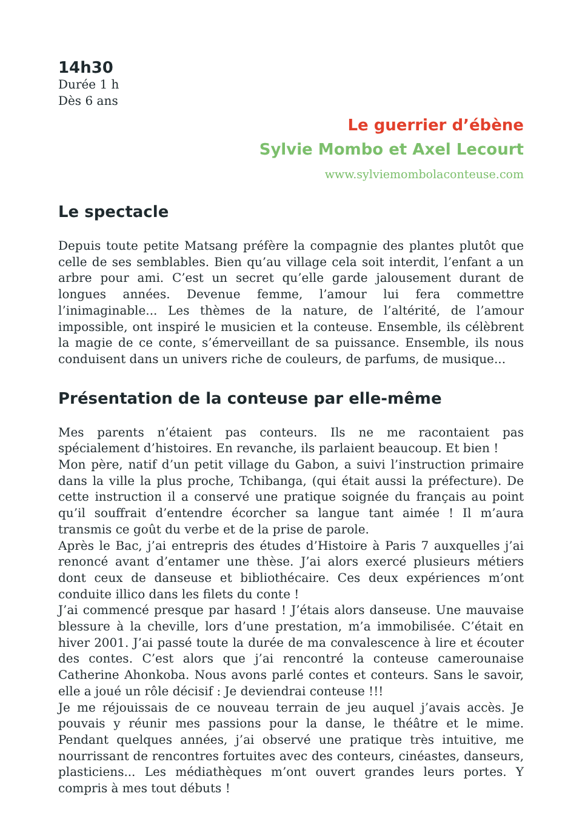14h30
Durée 1 h
Dès 6 ans
Le guerrier d’ébène
Sylvie Mombo et Axel Lecourt
www.sylviemombolaconteuse.com
Le spectacle
Depuis toute petite Matsang préfère la compagnie des plantes plutôt que celle de ses semblables. Bien qu’au village cela soit interdit, l’enfant a un arbre pour ami. C’est un secret qu’elle garde jalousement durant de longues années. Devenue femme, l’amour lui fera commettre l’inimaginable... Les thèmes de la nature, de l’altérité, de l’amour impossible, ont inspiré le musicien et la conteuse. Ensemble, ils célèbrent la magie de ce conte, s’émerveillant de sa puissance. Ensemble, ils nous conduisent dans un univers riche de couleurs, de parfums, de musique...
Présentation de la conteuse par elle-même
Mes parents n’étaient pas conteurs. Ils ne me racontaient pas spécialement d’histoires. En revanche, ils parlaient beaucoup. Et bien !
Mon père, natif d’un petit village du Gabon, a suivi l’instruction primaire dans la ville la plus proche, Tchibanga, (qui était aussi la préfecture). De cette instruction il a conservé une pratique soignée du français au point qu’il souffrait d’entendre écorcher sa langue tant aimée ! Il m’aura transmis ce goût du verbe et de la prise de parole.
Après le Bac, j’ai entrepris des études d’Histoire à Paris 7 auxquelles j’ai renoncé avant d’entamer une thèse. J’ai alors exercé plusieurs métiers dont ceux de danseuse et bibliothécaire. Ces deux expériences m’ont conduite illico dans les filets du conte !
J’ai commencé presque par hasard ! J’étais alors danseuse. Une mauvaise blessure à la cheville, lors d’une prestation, m’a immobilisée. C’était en hiver 2001. J’ai passé toute la durée de ma convalescence à lire et écouter des contes. C’est alors que j’ai rencontré la conteuse camerounaise Catherine Ahonkoba. Nous avons parlé contes et conteurs. Sans le savoir, elle a joué un rôle décisif : Je deviendrai conteuse !!!
Je me réjouissais de ce nouveau terrain de jeu auquel j’avais accès. Je pouvais y réunir mes passions pour la danse, le théâtre et le mime. Pendant quelques années, j’ai observé une pratique très intuitive, me nourrissant de rencontres fortuites avec des conteurs, cinéastes, danseurs, plasticiens... Les médiathèques m’ont ouvert grandes leurs portes. Y compris à mes tout débuts !